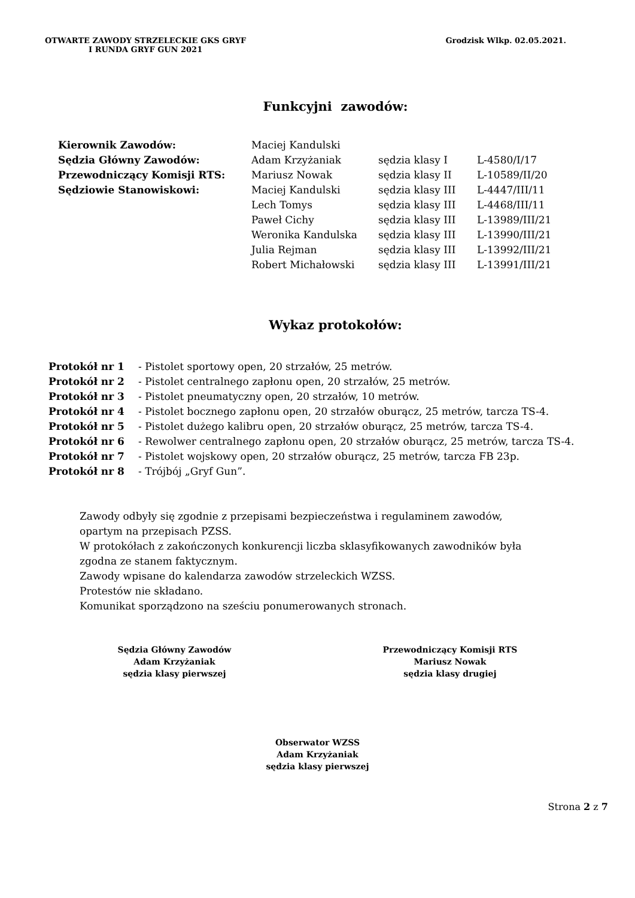OTWARTE ZAWODY STRZELECKIE GKS GRYF
I RUNDA GRYF GUN 2021
Grodzisk Wlkp. 02.05.2021.
Funkcyjni zawodów:
| Kierownik Zawodów: | Maciej Kandulski | | |
| Sędzia Główny Zawodów: | Adam Krzyżaniak | sędzia klasy I | L-4580/I/17 |
| Przewodniczący Komisji RTS: | Mariusz Nowak | sędzia klasy II | L-10589/II/20 |
| Sędziowie Stanowiskowi: | Maciej Kandulski | sędzia klasy III | L-4447/III/11 |
| | Lech Tomys | sędzia klasy III | L-4468/III/11 |
| | Paweł Cichy | sędzia klasy III | L-13989/III/21 |
| | Weronika Kandulska | sędzia klasy III | L-13990/III/21 |
| | Julia Rejman | sędzia klasy III | L-13992/III/21 |
| | Robert Michałowski | sędzia klasy III | L-13991/III/21 |
Wykaz protokołów:
| Protokół nr 1 | - Pistolet sportowy open, 20 strzałów, 25 metrów. |
| Protokół nr 2 | - Pistolet centralnego zapłonu open, 20 strzałów, 25 metrów. |
| Protokół nr 3 | - Pistolet pneumatyczny open, 20 strzałów, 10 metrów. |
| Protokół nr 4 | - Pistolet bocznego zapłonu open, 20 strzałów oburącz, 25 metrów, tarcza TS-4. |
| Protokół nr 5 | - Pistolet dużego kalibru open, 20 strzałów oburącz, 25 metrów, tarcza TS-4. |
| Protokół nr 6 | - Rewolwer centralnego zapłonu open, 20 strzałów oburącz, 25 metrów, tarcza TS-4. |
| Protokół nr 7 | - Pistolet wojskowy open, 20 strzałów oburącz, 25 metrów, tarcza FB 23p. |
| Protokół nr 8 | - Trójbój „Gryf Gun”. |
Zawody odbyły się zgodnie z przepisami bezpieczeństwa i regulaminem zawodów,
opartym na przepisach PZSS.
W protokółach z zakończonych konkurencji liczba sklasyfikowanych zawodników była
zgodna ze stanem faktycznym.
Zawody wpisane do kalendarza zawodów strzeleckich WZSS.
Protestów nie składano.
Komunikat sporządzono na sześciu ponumerowanych stronach.
Sędzia Główny Zawodów
Adam Krzyżaniak
sędzia klasy pierwszej
Przewodniczący Komisji RTS
Mariusz Nowak
sędzia klasy drugiej
Obserwator WZSS
Adam Krzyżaniak
sędzia klasy pierwszej
Strona 2 z 7